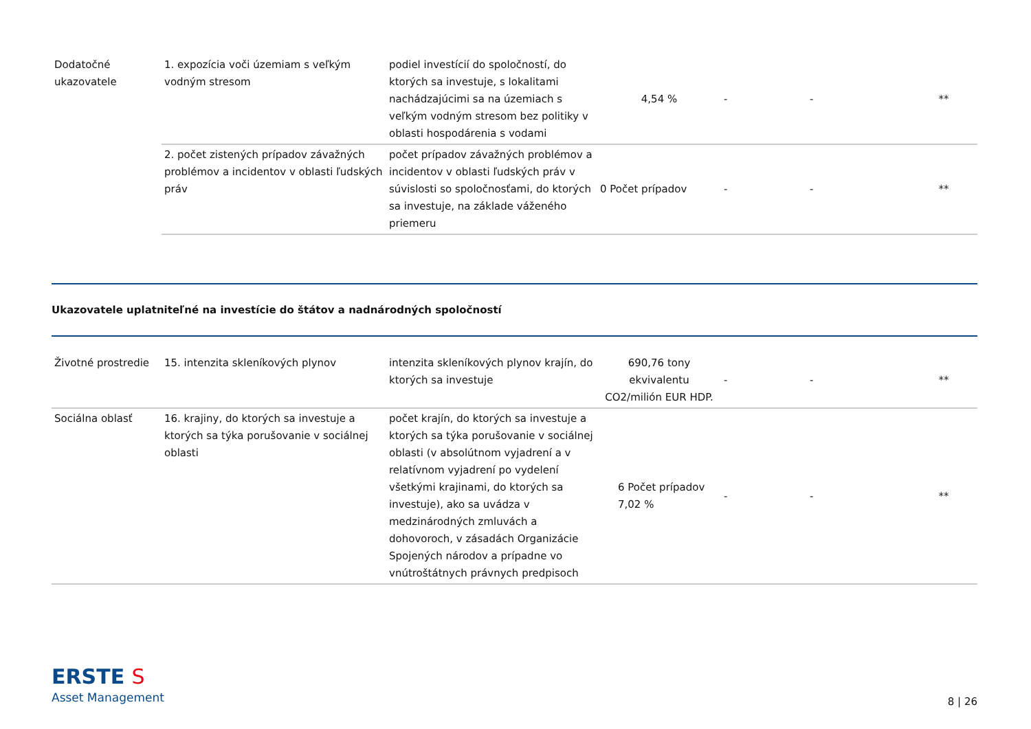| Dodatočné ukazovatele | 1. expozícia voči územiam s veľkým vodným stresom | podiel investícií do spoločností, do ktorých sa investuje, s lokalitami nachádzajúcimi sa na územiach s veľkým vodným stresom bez politiky v oblasti hospodárenia s vodami | 4,54 % | - | - | ** |
| | 2. počet zistených prípadov závažných problémov a incidentov v oblasti ľudských práv | počet prípadov závažných problémov a incidentov v oblasti ľudských práv v súvislosti so spoločnosťami, do ktorých sa investuje, na základe váženého priemeru | 0 Počet prípadov | - | - | ** |
Ukazovatele uplatniteľné na investície do štátov a nadnárodných spoločností
| Životné prostredie | 15. intenzita skleníkových plynov | intenzita skleníkových plynov krajín, do ktorých sa investuje | 690,76 tony ekvivalentu CO2/milión EUR HDP. | - | - | ** |
| Sociálna oblasť | 16. krajiny, do ktorých sa investuje a ktorých sa týka porušovanie v sociálnej oblasti | počet krajín, do ktorých sa investuje a ktorých sa týka porušovanie v sociálnej oblasti (v absolútnom vyjadrení a v relatívnom vyjadrení po vydelení všetkými krajinami, do ktorých sa investuje), ako sa uvádza v medzinárodných zmluvách a dohovoroch, v zásadách Organizácie Spojených národov a prípadne vo vnútroštátnych právnych predpisoch | 6 Počet prípadov 7,02 % | - | - | ** |
ERSTE S
Asset Management
8 | 26